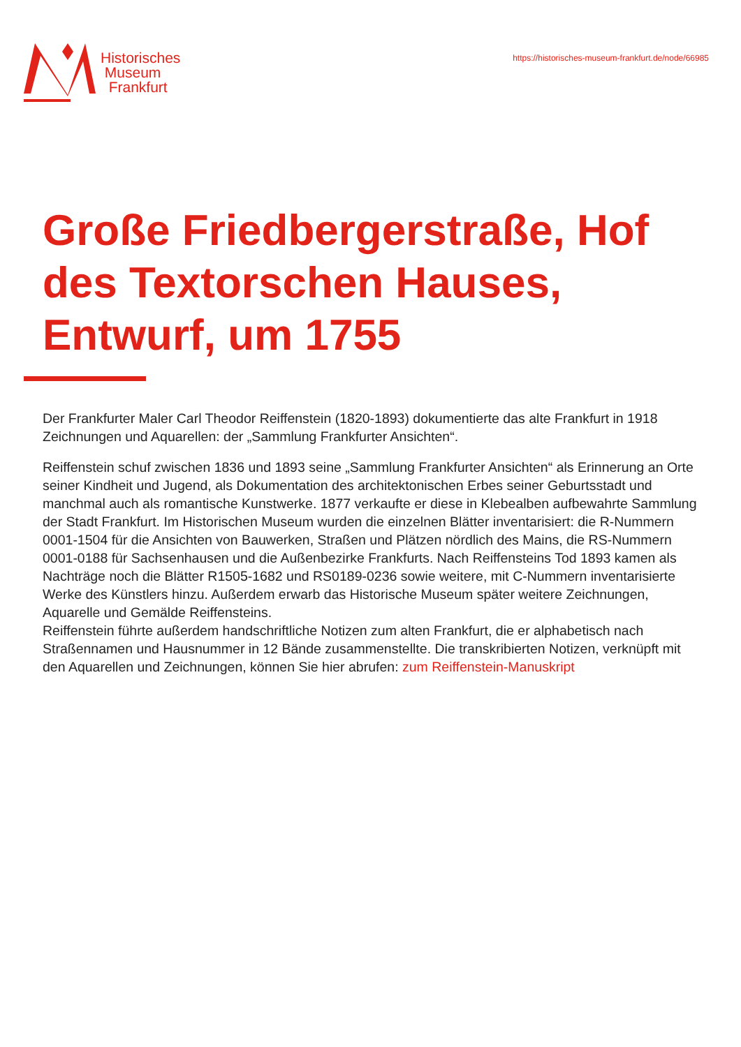Historisches
Museum
Frankfurt
https://historisches-museum-frankfurt.de/node/66985
Große Friedbergerstraße, Hof des Textorschen Hauses, Entwurf, um 1755
Der Frankfurter Maler Carl Theodor Reiffenstein (1820-1893) dokumentierte das alte Frankfurt in 1918 Zeichnungen und Aquarellen: der „Sammlung Frankfurter Ansichten“.
Reiffenstein schuf zwischen 1836 und 1893 seine „Sammlung Frankfurter Ansichten“ als Erinnerung an Orte seiner Kindheit und Jugend, als Dokumentation des architektonischen Erbes seiner Geburtsstadt und manchmal auch als romantische Kunstwerke. 1877 verkaufte er diese in Klebealben aufbewahrte Sammlung der Stadt Frankfurt. Im Historischen Museum wurden die einzelnen Blätter inventarisiert: die R-Nummern 0001-1504 für die Ansichten von Bauwerken, Straßen und Plätzen nördlich des Mains, die RS-Nummern 0001-0188 für Sachsenhausen und die Außenbezirke Frankfurts. Nach Reiffensteins Tod 1893 kamen als Nachträge noch die Blätter R1505-1682 und RS0189-0236 sowie weitere, mit C-Nummern inventarisierte Werke des Künstlers hinzu. Außerdem erwarb das Historische Museum später weitere Zeichnungen, Aquarelle und Gemälde Reiffensteins.
Reiffenstein führte außerdem handschriftliche Notizen zum alten Frankfurt, die er alphabetisch nach Straßennamen und Hausnummer in 12 Bände zusammenstellte. Die transkribierten Notizen, verknüpft mit den Aquarellen und Zeichnungen, können Sie hier abrufen: zum Reiffenstein-Manuskript